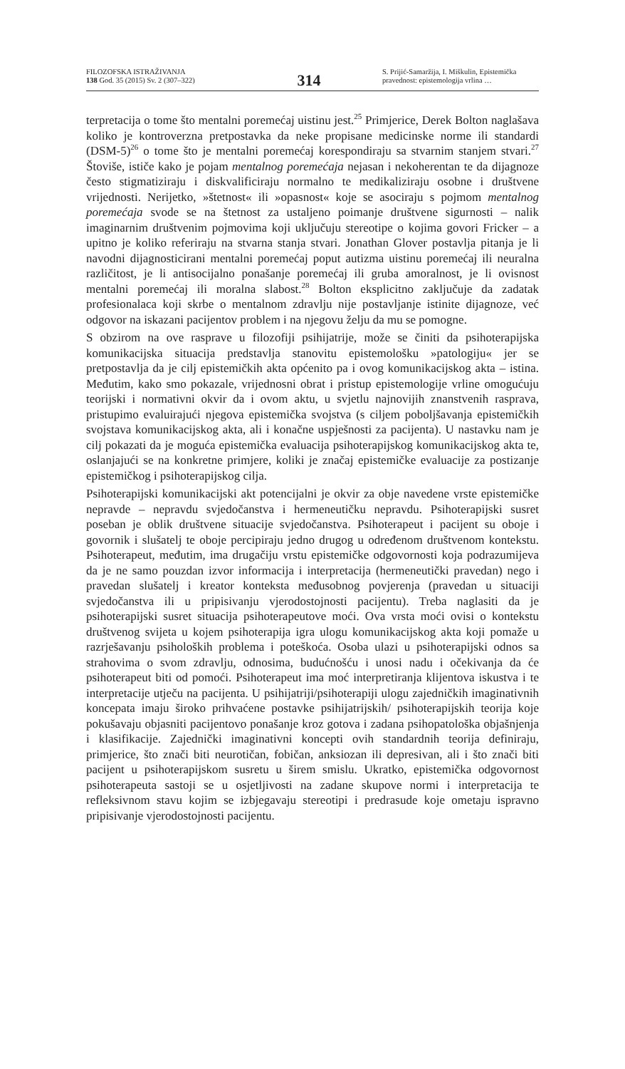FILOZOFSKA ISTRAŽIVANJA
138 God. 35 (2015) Sv. 2 (307–322)
314
S. Prijić-Samaržija, I. Miškulin, Epistemička pravednost: epistemologija vrlina …
terpretacija o tome što mentalni poremećaj uistinu jest.<sup>25</sup> Primjerice, Derek Bolton naglašava koliko je kontroverzna pretpostavka da neke propisane medicinske norme ili standardi (DSM-5)<sup>26</sup> o tome što je mentalni poremećaj korespondiraju sa stvarnim stanjem stvari.<sup>27</sup> Štoviše, ističe kako je pojam mentalnog poremećaja nejasan i nekoherentan te da dijagnoze često stigmatiziraju i diskvalificiraju normalno te medikaliziraju osobne i društvene vrijednosti. Nerijetko, »štetnost« ili »opasnost« koje se asociraju s pojmom mentalnog poremećaja svode se na štetnost za ustaljeno poimanje društvene sigurnosti – nalik imaginarnim društvenim pojmovima koji uključuju stereotipe o kojima govori Fricker – a upitno je koliko referiraju na stvarna stanja stvari. Jonathan Glover postavlja pitanja je li navodni dijagnosticirani mentalni poremećaj poput autizma uistinu poremećaj ili neuralna različitost, je li antisocijalno ponašanje poremećaj ili gruba amoralnost, je li ovisnost mentalni poremećaj ili moralna slabost.<sup>28</sup> Bolton eksplicitno zaključuje da zadatak profesionalaca koji skrbe o mentalnom zdravlju nije postavljanje istinite dijagnoze, već odgovor na iskazani pacijentov problem i na njegovu želju da mu se pomogne.
S obzirom na ove rasprave u filozofiji psihijatrije, može se činiti da psihoterapijska komunikacijska situacija predstavlja stanovitu epistemološku »patologiju« jer se pretpostavlja da je cilj epistemičkih akta općenito pa i ovog komunikacijskog akta – istina. Međutim, kako smo pokazale, vrijednosni obrat i pristup epistemologije vrline omogućuju teorijski i normativni okvir da i ovom aktu, u svjetlu najnovijih znanstvenih rasprava, pristupimo evaluirajući njegova epistemička svojstva (s ciljem poboljšavanja epistemičkih svojstava komunikacijskog akta, ali i konačne uspješnosti za pacijenta). U nastavku nam je cilj pokazati da je moguća epistemička evaluacija psihoterapijskog komunikacijskog akta te, oslanjajući se na konkretne primjere, koliki je značaj epistemičke evaluacije za postizanje epistemičkog i psihoterapijskog cilja.
Psihoterapijski komunikacijski akt potencijalni je okvir za obje navedene vrste epistemičke nepravde – nepravdu svjedočanstva i hermeneutičku nepravdu. Psihoterapijski susret poseban je oblik društvene situacije svjedočanstva. Psihoterapeut i pacijent su oboje i govornik i slušatelj te oboje percipiraju jedno drugog u određenom društvenom kontekstu. Psihoterapeut, međutim, ima drugačiju vrstu epistemičke odgovornosti koja podrazumijeva da je ne samo pouzdan izvor informacija i interpretacija (hermeneutički pravedan) nego i pravedan slušatelj i kreator konteksta međusobnog povjerenja (pravedan u situaciji svjedočanstva ili u pripisivanju vjerodostojnosti pacijentu). Treba naglasiti da je psihoterapijski susret situacija psihoterapeutove moći. Ova vrsta moći ovisi o kontekstu društvenog svijeta u kojem psihoterapija igra ulogu komunikacijskog akta koji pomaže u razrješavanju psiholoških problema i poteškoća. Osoba ulazi u psihoterapijski odnos sa strahovima o svom zdravlju, odnosima, budućnošću i unosi nadu i očekivanja da će psihoterapeut biti od pomoći. Psihoterapeut ima moć interpretiranja klijentova iskustva i te interpretacije utječu na pacijenta. U psihijatriji/psihoterapiji ulogu zajedničkih imaginativnih koncepata imaju široko prihvaćene postavke psihijatrijskih/ psihoterapijskih teorija koje pokušavaju objasniti pacijentovo ponašanje kroz gotova i zadana psihopatološka objašnjenja i klasifikacije. Zajednički imaginativni koncepti ovih standardnih teorija definiraju, primjerice, što znači biti neurotičan, fobičan, anksiozan ili depresivan, ali i što znači biti pacijent u psihoterapijskom susretu u širem smislu. Ukratko, epistemička odgovornost psihoterapeuta sastoji se u osjetljivosti na zadane skupove normi i interpretacija te refleksivnom stavu kojim se izbjegavaju stereotipi i predrasude koje ometaju ispravno pripisivanje vjerodostojnosti pacijentu.